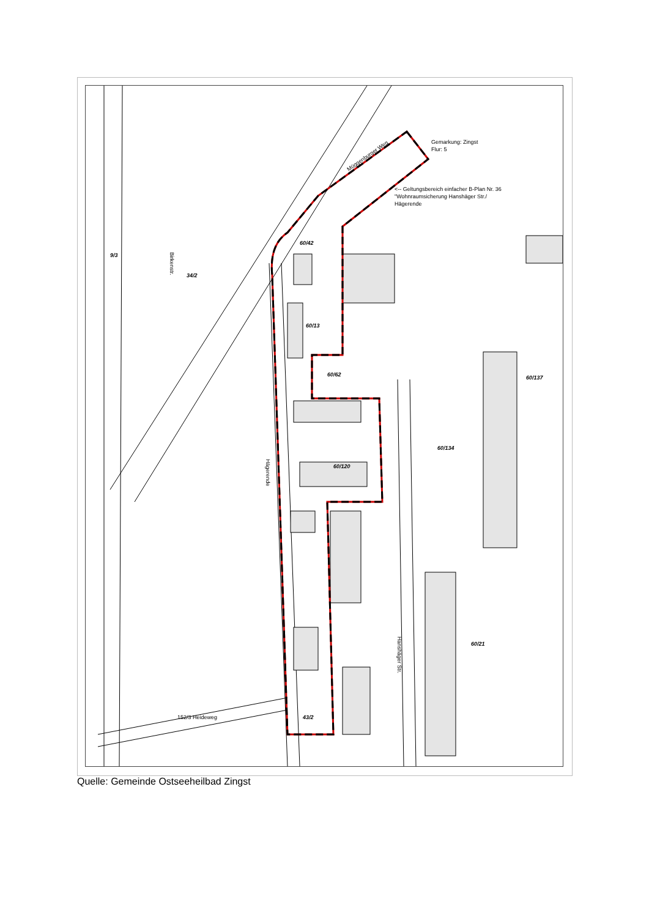Gemarkung: Zingst
Flur: 5
<-- Geltungsbereich einfacher B-Plan Nr. 36
"Wohnraumsicherung Hanshäger Str./
Hägerende
Müggenburger Weg
Birkenstr.
Hägerende
Hanshäger Str.
152/3 Heideweg
60/13
60/62
60/120
43/2
60/42
60/134
60/21
60/137
9/3
34/2
Quelle: Gemeinde Ostseeheilbad Zingst